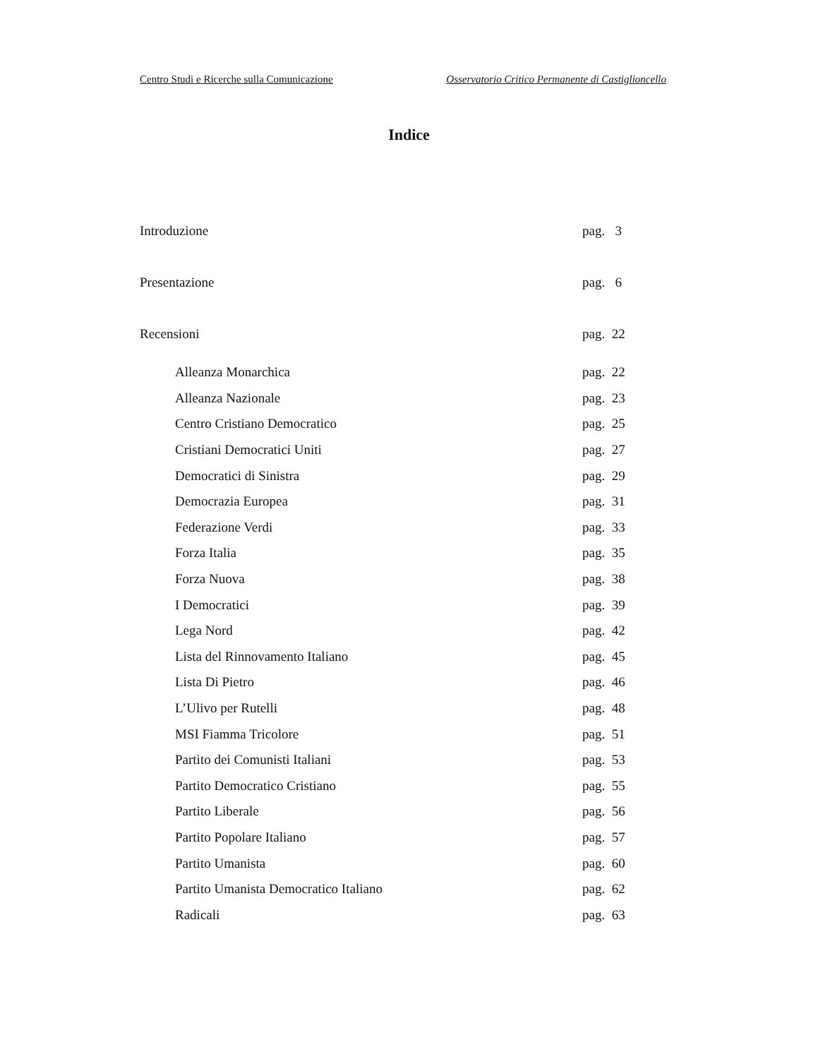Centro Studi e Ricerche sulla Comunicazione Osservatorio Critico Permanente di Castiglioncello
Indice
Introduzione pag. 3
Presentazione pag. 6
Recensioni pag. 22
Alleanza Monarchica pag. 22
Alleanza Nazionale pag. 23
Centro Cristiano Democratico pag. 25
Cristiani Democratici Uniti pag. 27
Democratici di Sinistra pag. 29
Democrazia Europea pag. 31
Federazione Verdi pag. 33
Forza Italia pag. 35
Forza Nuova pag. 38
I Democratici pag. 39
Lega Nord pag. 42
Lista del Rinnovamento Italiano pag. 45
Lista Di Pietro pag. 46
L’Ulivo per Rutelli pag. 48
MSI Fiamma Tricolore pag. 51
Partito dei Comunisti Italiani pag. 53
Partito Democratico Cristiano pag. 55
Partito Liberale pag. 56
Partito Popolare Italiano pag. 57
Partito Umanista pag. 60
Partito Umanista Democratico Italiano pag. 62
Radicali pag. 63